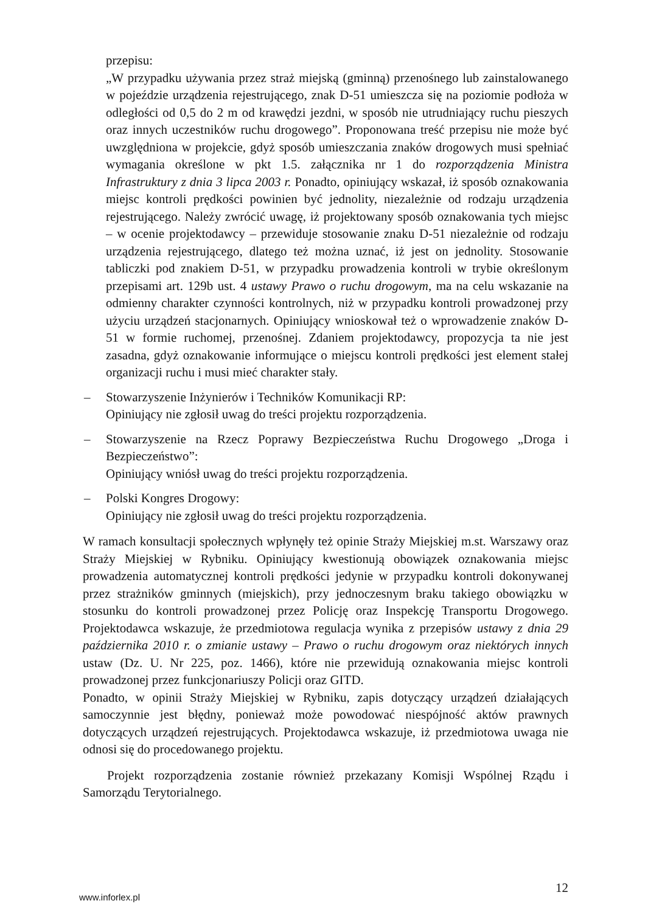przepisu:
„W przypadku używania przez straż miejską (gminną) przenośnego lub zainstalowanego w pojeździe urządzenia rejestrującego, znak D-51 umieszcza się na poziomie podłoża w odległości od 0,5 do 2 m od krawędzi jezdni, w sposób nie utrudniający ruchu pieszych oraz innych uczestników ruchu drogowego”. Proponowana treść przepisu nie może być uwzględniona w projekcie, gdyż sposób umieszczania znaków drogowych musi spełniać wymagania określone w pkt 1.5. załącznika nr 1 do rozporządzenia Ministra Infrastruktury z dnia 3 lipca 2003 r. Ponadto, opiniujący wskazał, iż sposób oznakowania miejsc kontroli prędkości powinien być jednolity, niezależnie od rodzaju urządzenia rejestrującego. Należy zwrócić uwagę, iż projektowany sposób oznakowania tych miejsc – w ocenie projektodawcy – przewiduje stosowanie znaku D-51 niezależnie od rodzaju urządzenia rejestrującego, dlatego też można uznać, iż jest on jednolity. Stosowanie tabliczki pod znakiem D-51, w przypadku prowadzenia kontroli w trybie określonym przepisami art. 129b ust. 4 ustawy Prawo o ruchu drogowym, ma na celu wskazanie na odmienny charakter czynności kontrolnych, niż w przypadku kontroli prowadzonej przy użyciu urządzeń stacjonarnych. Opiniujący wnioskował też o wprowadzenie znaków D-51 w formie ruchomej, przenośnej. Zdaniem projektodawcy, propozycja ta nie jest zasadna, gdyż oznakowanie informujące o miejscu kontroli prędkości jest element stałej organizacji ruchu i musi mieć charakter stały.
– Stowarzyszenie Inżynierów i Techników Komunikacji RP:
Opiniujący nie zgłosił uwag do treści projektu rozporządzenia.
– Stowarzyszenie na Rzecz Poprawy Bezpieczeństwa Ruchu Drogowego „Droga i Bezpieczeństwo”:
Opiniujący wniósł uwag do treści projektu rozporządzenia.
– Polski Kongres Drogowy:
Opiniujący nie zgłosił uwag do treści projektu rozporządzenia.
W ramach konsultacji społecznych wpłynęły też opinie Straży Miejskiej m.st. Warszawy oraz Straży Miejskiej w Rybniku. Opiniujący kwestionują obowiązek oznakowania miejsc prowadzenia automatycznej kontroli prędkości jedynie w przypadku kontroli dokonywanej przez strażników gminnych (miejskich), przy jednoczesnym braku takiego obowiązku w stosunku do kontroli prowadzonej przez Policję oraz Inspekcję Transportu Drogowego. Projektodawca wskazuje, że przedmiotowa regulacja wynika z przepisów ustawy z dnia 29 października 2010 r. o zmianie ustawy – Prawo o ruchu drogowym oraz niektórych innych ustaw (Dz. U. Nr 225, poz. 1466), które nie przewidują oznakowania miejsc kontroli prowadzonej przez funkcjonariuszy Policji oraz GITD.
Ponadto, w opinii Straży Miejskiej w Rybniku, zapis dotyczący urządzeń działających samoczynnie jest błędny, ponieważ może powodować niespójność aktów prawnych dotyczących urządzeń rejestrujących. Projektodawca wskazuje, iż przedmiotowa uwaga nie odnosi się do procedowanego projektu.
Projekt rozporządzenia zostanie również przekazany Komisji Wspólnej Rządu i Samorządu Terytorialnego.
www.inforlex.pl 12